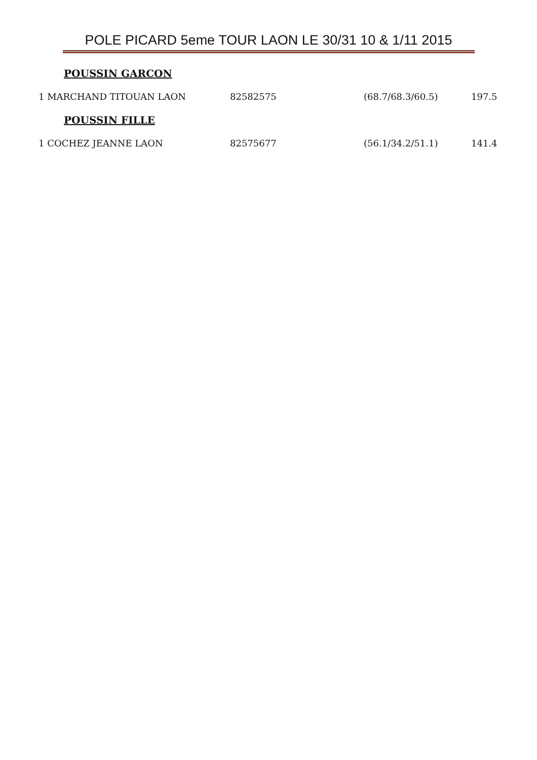POLE PICARD 5eme TOUR LAON LE 30/31 10 & 1/11 2015
POUSSIN GARCON
| 1 MARCHAND TITOUAN LAON | 82582575 | (68.7/68.3/60.5) | 197.5 |
POUSSIN FILLE
| 1 COCHEZ JEANNE LAON | 82575677 | (56.1/34.2/51.1) | 141.4 |